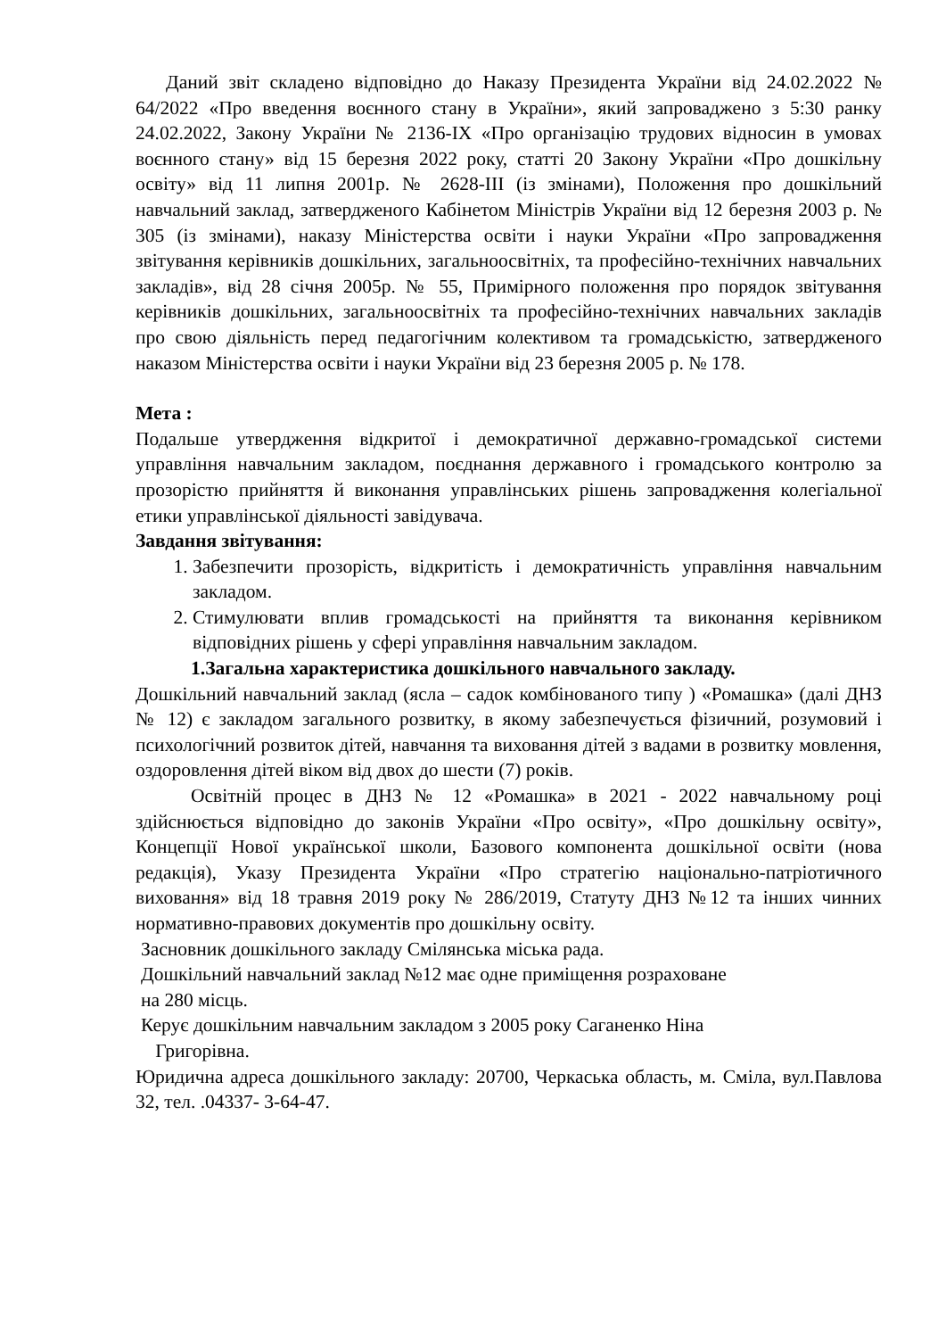Даний звіт складено відповідно до Наказу Президента України від 24.02.2022 № 64/2022 «Про введення воєнного стану в України», який запроваджено з 5:30 ранку 24.02.2022, Закону України № 2136-IX «Про організацію трудових відносин в умовах воєнного стану» від 15 березня 2022 року, статті 20 Закону України «Про дошкільну освіту» від 11 липня 2001р. № 2628-ІІІ (із змінами), Положення про дошкільний навчальний заклад, затвердженого Кабінетом Міністрів України від 12 березня 2003 р. № 305 (із змінами), наказу Міністерства освіти і науки України «Про запровадження звітування керівників дошкільних, загальноосвітніх, та професійно-технічних навчальних закладів», від 28 січня 2005р. № 55, Примірного положення про порядок звітування керівників дошкільних, загальноосвітніх та професійно-технічних навчальних закладів про свою діяльність перед педагогічним колективом та громадськістю, затвердженого наказом Міністерства освіти і науки України від 23 березня 2005 р. № 178.
Мета :
Подальше утвердження відкритої і демократичної державно-громадської системи управління навчальним закладом, поєднання державного і громадського контролю за прозорістю прийняття й виконання управлінських рішень запровадження колегіальної етики управлінської діяльності завідувача.
Завдання звітування:
1. Забезпечити прозорість, відкритість і демократичність управління навчальним закладом.
2. Стимулювати вплив громадськості на прийняття та виконання керівником відповідних рішень у сфері управління навчальним закладом.
1.Загальна характеристика дошкільного навчального закладу.
Дошкільний навчальний заклад (ясла – садок комбінованого типу ) «Ромашка» (далі ДНЗ № 12) є закладом загального розвитку, в якому забезпечується фізичний, розумовий і психологічний розвиток дітей, навчання та виховання дітей з вадами в розвитку мовлення, оздоровлення дітей віком від двох до шести (7) років.
Освітній процес в ДНЗ № 12 «Ромашка» в 2021 - 2022 навчальному році здійснюється відповідно до законів України «Про освіту», «Про дошкільну освіту», Концепції Нової української школи, Базового компонента дошкільної освіти (нова редакція), Указу Президента України «Про стратегію національно-патріотичного виховання» від 18 травня 2019 року № 286/2019, Статуту ДНЗ №12 та інших чинних нормативно-правових документів про дошкільну освіту.
Засновник дошкільного закладу Смілянська міська рада.
Дошкільний навчальний заклад №12 має одне приміщення розраховане
на 280 місць.
Керує дошкільним навчальним закладом з 2005 року Саганенко Ніна
Григорівна.
Юридична адреса дошкільного закладу: 20700, Черкаська область, м. Сміла, вул.Павлова 32, тел. .04337- 3-64-47.